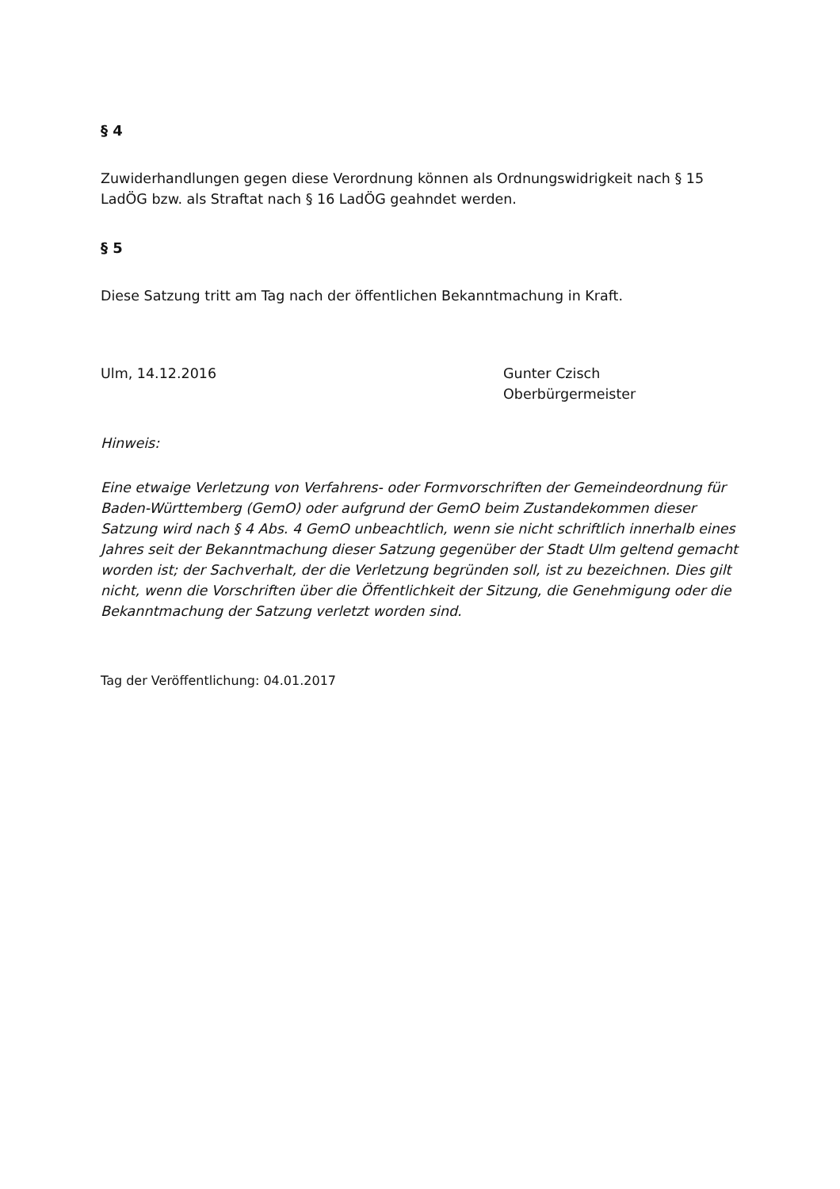§ 4
Zuwiderhandlungen gegen diese Verordnung können als Ordnungswidrigkeit nach § 15 LadÖG bzw. als Straftat nach § 16 LadÖG geahndet werden.
§ 5
Diese Satzung tritt am Tag nach der öffentlichen Bekanntmachung in Kraft.
Ulm, 14.12.2016 Gunter Czisch
Oberbürgermeister
Hinweis:
Eine etwaige Verletzung von Verfahrens- oder Formvorschriften der Gemeindeordnung für Baden-Württemberg (GemO) oder aufgrund der GemO beim Zustandekommen dieser Satzung wird nach § 4 Abs. 4 GemO unbeachtlich, wenn sie nicht schriftlich innerhalb eines Jahres seit der Bekanntmachung dieser Satzung gegenüber der Stadt Ulm geltend gemacht worden ist; der Sachverhalt, der die Verletzung begründen soll, ist zu bezeichnen. Dies gilt nicht, wenn die Vorschriften über die Öffentlichkeit der Sitzung, die Genehmigung oder die Bekanntmachung der Satzung verletzt worden sind.
Tag der Veröffentlichung: 04.01.2017